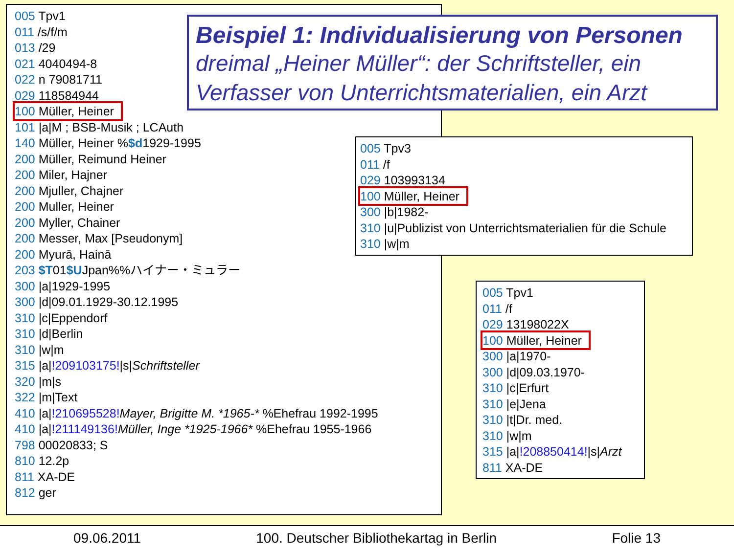005 Tpv1
011 /s/f/m
013 /29
021 4040494-8
022 n 79081711
029 118584944
100 Müller, Heiner
101 |a|M ; BSB-Musik ; LCAuth
140 Müller, Heiner %$d1929-1995
200 Müller, Reimund Heiner
200 Miler, Hajner
200 Mjuller, Chajner
200 Muller, Heiner
200 Myller, Chainer
200 Messer, Max [Pseudonym]
200 Myurā, Hainā
203 $T01$UJpan%%ハイナー・ミュラー
300 |a|1929-1995
300 |d|09.01.1929-30.12.1995
310 |c|Eppendorf
310 |d|Berlin
310 |w|m
315 |a|!209103175!|s|Schriftsteller
320 |m|s
322 |m|Text
410 |a|!210695528!Mayer, Brigitte M. *1965-* %Ehefrau 1992-1995
410 |a|!211149136!Müller, Inge *1925-1966* %Ehefrau 1955-1966
798 00020833; S
810 12.2p
811 XA-DE
812 ger
Beispiel 1: Individualisierung von Personen
dreimal „Heiner Müller“: der Schriftsteller, ein Verfasser von Unterrichtsmaterialien, ein Arzt
005 Tpv3
011 /f
029 103993134
100 Müller, Heiner
300 |b|1982-
310 |u|Publizist von Unterrichtsmaterialien für die Schule
310 |w|m
005 Tpv1
011 /f
029 13198022X
100 Müller, Heiner
300 |a|1970-
300 |d|09.03.1970-
310 |c|Erfurt
310 |e|Jena
310 |t|Dr. med.
310 |w|m
315 |a|!208850414!|s|Arzt
811 XA-DE
09.06.2011 100. Deutscher Bibliothekartag in Berlin Folie 13